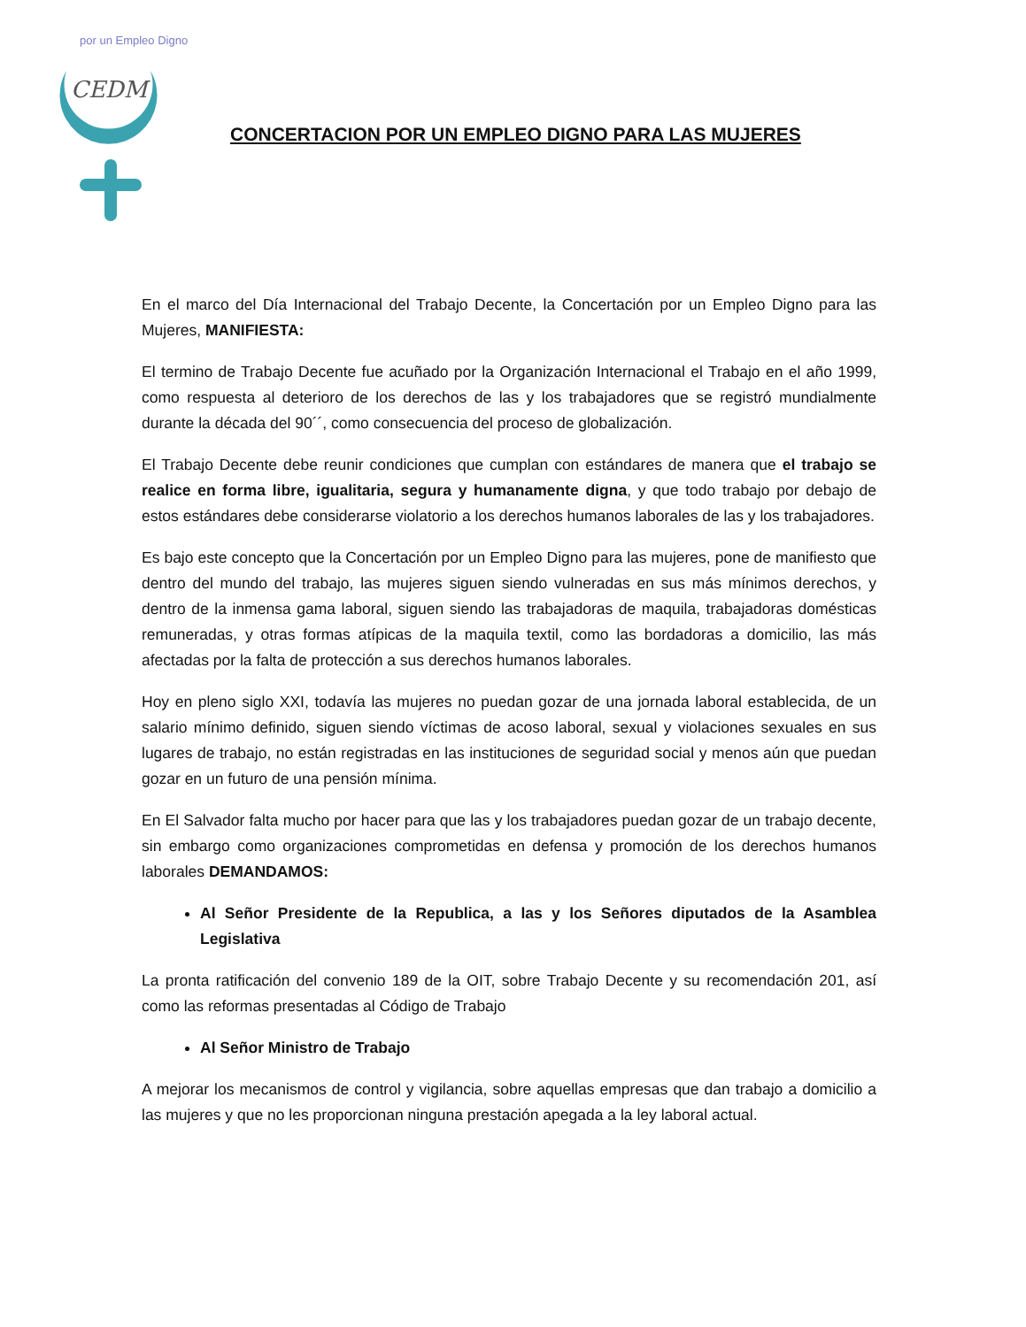CEDM
por un Empleo Digno
CONCERTACION POR UN EMPLEO DIGNO PARA LAS MUJERES
En el marco del Día Internacional del Trabajo Decente, la Concertación por un Empleo Digno para las Mujeres, MANIFIESTA:
El termino de Trabajo Decente fue acuñado por la Organización Internacional el Trabajo en el año 1999, como respuesta al deterioro de los derechos de las y los trabajadores que se registró mundialmente durante la década del 90´´, como consecuencia del proceso de globalización.
El Trabajo Decente debe reunir condiciones que cumplan con estándares de manera que el trabajo se realice en forma libre, igualitaria, segura y humanamente digna, y que todo trabajo por debajo de estos estándares debe considerarse violatorio a los derechos humanos laborales de las y los trabajadores.
Es bajo este concepto que la Concertación por un Empleo Digno para las mujeres, pone de manifiesto que dentro del mundo del trabajo, las mujeres siguen siendo vulneradas en sus más mínimos derechos, y dentro de la inmensa gama laboral, siguen siendo las trabajadoras de maquila, trabajadoras domésticas remuneradas, y otras formas atípicas de la maquila textil, como las bordadoras a domicilio, las más afectadas por la falta de protección a sus derechos humanos laborales.
Hoy en pleno siglo XXI, todavía las mujeres no puedan gozar de una jornada laboral establecida, de un salario mínimo definido, siguen siendo víctimas de acoso laboral, sexual y violaciones sexuales en sus lugares de trabajo, no están registradas en las instituciones de seguridad social y menos aún que puedan gozar en un futuro de una pensión mínima.
En El Salvador falta mucho por hacer para que las y los trabajadores puedan gozar de un trabajo decente, sin embargo como organizaciones comprometidas en defensa y promoción de los derechos humanos laborales DEMANDAMOS:
Al Señor Presidente de la Republica, a las y los Señores diputados de la Asamblea Legislativa
La pronta ratificación del convenio 189 de la OIT, sobre Trabajo Decente y su recomendación 201, así como las reformas presentadas al Código de Trabajo
Al Señor Ministro de Trabajo
A mejorar los mecanismos de control y vigilancia, sobre aquellas empresas que dan trabajo a domicilio a las mujeres y que no les proporcionan ninguna prestación apegada a la ley laboral actual.